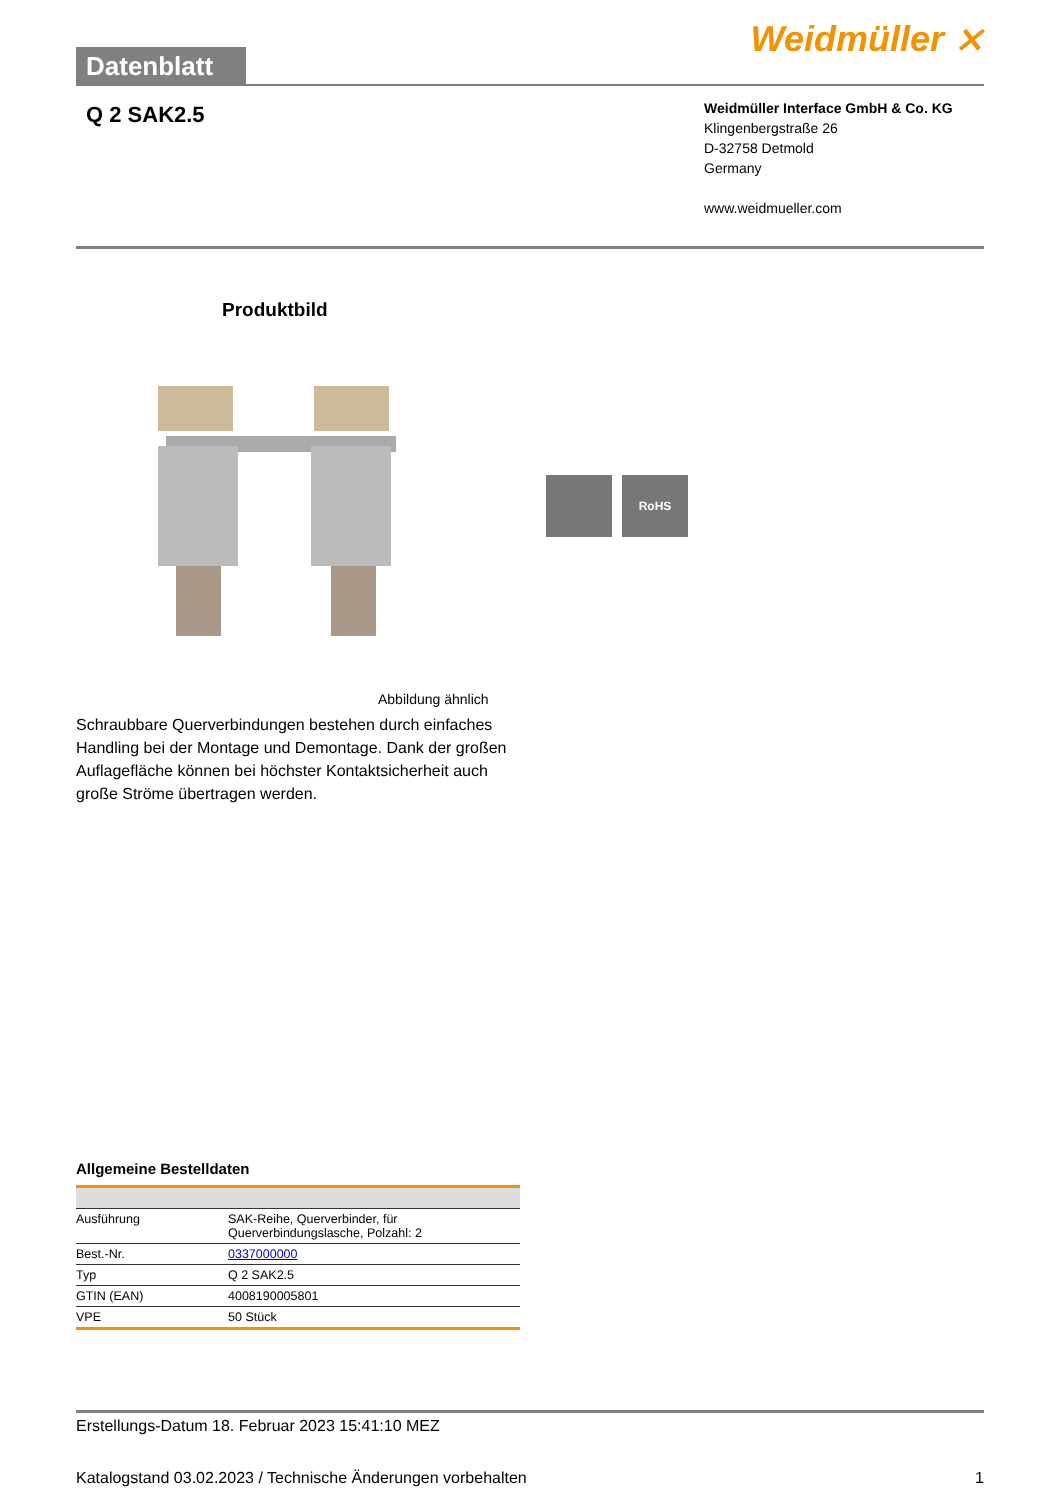Datenblatt
Weidmüller ⨯
Q 2 SAK2.5
Weidmüller Interface GmbH & Co. KG
Klingenbergstraße 26
D-32758 Detmold
Germany
www.weidmueller.com
Produktbild
RoHS
Abbildung ähnlich
Schraubbare Querverbindungen bestehen durch einfaches Handling bei der Montage und Demontage. Dank der großen Auflagefläche können bei höchster Kontaktsicherheit auch große Ströme übertragen werden.
Allgemeine Bestelldaten
| Ausführung | SAK-Reihe, Querverbinder, für Querverbindungslasche, Polzahl: 2 |
| Best.-Nr. | 0337000000 |
| Typ | Q 2 SAK2.5 |
| GTIN (EAN) | 4008190005801 |
| VPE | 50 Stück |
Erstellungs-Datum 18. Februar 2023 15:41:10 MEZ
Katalogstand 03.02.2023 / Technische Änderungen vorbehalten 1